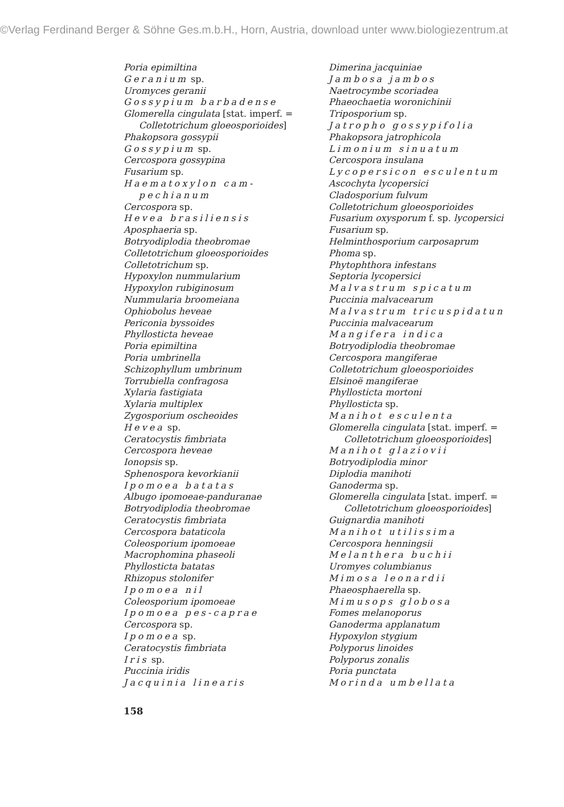©Verlag Ferdinand Berger & Söhne Ges.m.b.H., Horn, Austria, download unter www.biologiezentrum.at
Poria epimiltina
Geranium sp.
Uromyces geranii
Gossypium barbadense
Glomerella cingulata [stat. imperf. =
Colletotrichum gloeosporioides]
Phakopsora gossypii
Gossypium sp.
Cercospora gossypina
Fusarium sp.
Haematoxylon cam-
pechianum
Cercospora sp.
Hevea brasiliensis
Aposphaeria sp.
Botryodiplodia theobromae
Colletotrichum gloeosporioides
Colletotrichum sp.
Hypoxylon nummularium
Hypoxylon rubiginosum
Nummularia broomeiana
Ophiobolus heveae
Periconia byssoides
Phyllosticta heveae
Poria epimiltina
Poria umbrinella
Schizophyllum umbrinum
Torrubiella confragosa
Xylaria fastigiata
Xylaria multiplex
Zygosporium oscheoides
Hevea sp.
Ceratocystis fimbriata
Cercospora heveae
Ionopsis sp.
Sphenospora kevorkianii
Ipomoea batatas
Albugo ipomoeae-panduranae
Botryodiplodia theobromae
Ceratocystis fimbriata
Cercospora bataticola
Coleosporium ipomoeae
Macrophomina phaseoli
Phyllosticta batatas
Rhizopus stolonifer
Ipomoea nil
Coleosporium ipomoeae
Ipomoea pes-caprae
Cercospora sp.
Ipomoea sp.
Ceratocystis fimbriata
Iris sp.
Puccinia iridis
Jacquinia linearis
Dimerina jacquiniae
Jambosa jambos
Naetrocymbe scoriadea
Phaeochaetia woronichinii
Triposporium sp.
Jatropho gossypifolia
Phakopsora jatrophicola
Limonium sinuatum
Cercospora insulana
Lycopersicon esculentum
Ascochyta lycopersici
Cladosporium fulvum
Colletotrichum gloeosporioides
Fusarium oxysporum f. sp. lycopersici
Fusarium sp.
Helminthosporium carposaprum
Phoma sp.
Phytophthora infestans
Septoria lycopersici
Malvastrum spicatum
Puccinia malvacearum
Malvastrum tricuspidatun
Puccinia malvacearum
Mangifera indica
Botryodiplodia theobromae
Cercospora mangiferae
Colletotrichum gloeosporioides
Elsinoë mangiferae
Phyllosticta mortoni
Phyllosticta sp.
Manihot esculenta
Glomerella cingulata [stat. imperf. =
Colletotrichum gloeosporioides]
Manihot glaziovii
Botryodiplodia minor
Diplodia manihoti
Ganoderma sp.
Glomerella cingulata [stat. imperf. =
Colletotrichum gloeosporioides]
Guignardia manihoti
Manihot utilissima
Cercospora henningsii
Melanthera buchii
Uromyes columbianus
Mimosa leonardii
Phaeosphaerella sp.
Mimusops globosa
Fomes melanoporus
Ganoderma applanatum
Hypoxylon stygium
Polyporus linoides
Polyporus zonalis
Poria punctata
Morinda umbellata
158